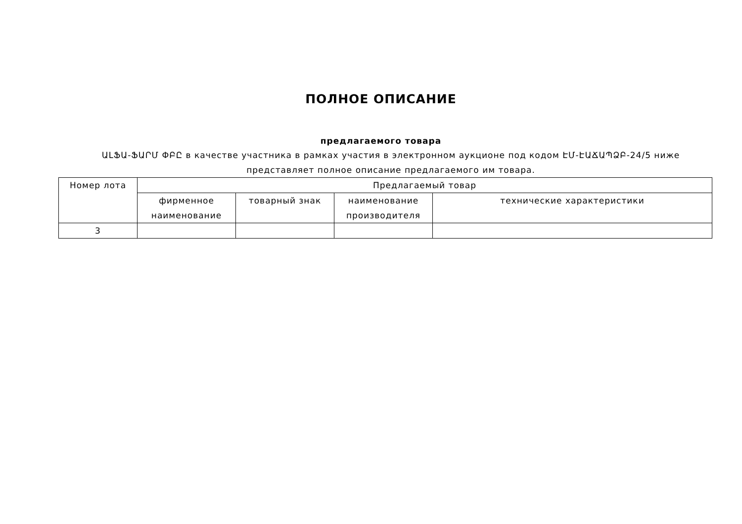ПОЛНОЕ ОПИСАНИЕ
предлагаемого товара
ԱԼՖԱ-ՖԱՐՄ ՓԲԸ в качестве участника в рамках участия в электронном аукционе под кодом ԷՄ-ԷԱՃԱՊՁԲ-24/5 ниже представляет полное описание предлагаемого им товара.
| Номер лота | Предлагаемый товар | | | |
| --- | --- | --- | --- | --- |
| | фирменное наименование | товарный знак | наименование производителя | технические характеристики |
| 3 | | | | |